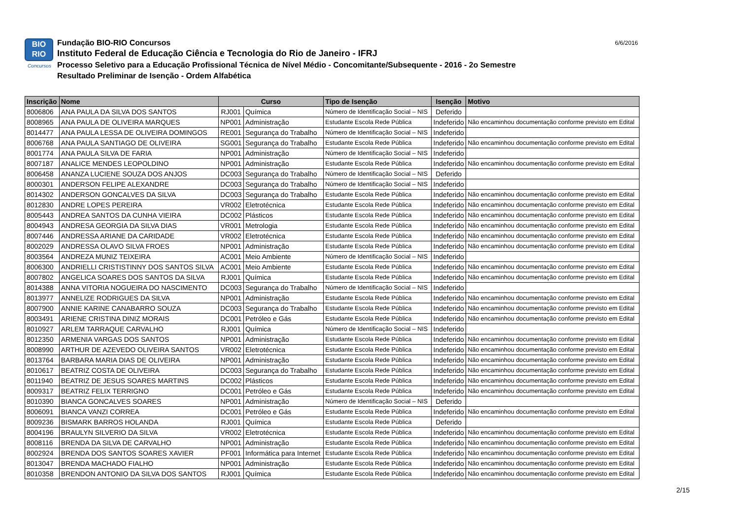BIO
RIO
Concursos
Fundação BIO-RIO Concursos
Instituto Federal de Educação Ciência e Tecnologia do Rio de Janeiro - IFRJ
Processo Seletivo para a Educação Profissional Técnica de Nível Médio - Concomitante/Subsequente - 2016 - 2o Semestre
Resultado Preliminar de Isenção - Ordem Alfabética
6/6/2016
| Inscrição | Nome | Curso | | Tipo de Isenção | Isenção | Motivo |
| --- | --- | --- | --- | --- | --- | --- |
| 8006806 | ANA PAULA DA SILVA DOS SANTOS | RJ001 | Química | Número de Identificação Social – NIS | Deferido | |
| 8008965 | ANA PAULA DE OLIVEIRA MARQUES | NP001 | Administração | Estudante Escola Rede Pública | Indeferido | Não encaminhou documentação conforme previsto em Edital |
| 8014477 | ANA PAULA LESSA DE OLIVEIRA DOMINGOS | RE001 | Segurança do Trabalho | Número de Identificação Social – NIS | Indeferido | |
| 8006768 | ANA PAULA SANTIAGO DE OLIVEIRA | SG001 | Segurança do Trabalho | Estudante Escola Rede Pública | Indeferido | Não encaminhou documentação conforme previsto em Edital |
| 8001774 | ANA PAULA SILVA DE FARIA | NP001 | Administração | Número de Identificação Social – NIS | Indeferido | |
| 8007187 | ANALICE MENDES LEOPOLDINO | NP001 | Administração | Estudante Escola Rede Pública | Indeferido | Não encaminhou documentação conforme previsto em Edital |
| 8006458 | ANANZA LUCIENE SOUZA DOS ANJOS | DC003 | Segurança do Trabalho | Número de Identificação Social – NIS | Deferido | |
| 8000301 | ANDERSON FELIPE ALEXANDRE | DC003 | Segurança do Trabalho | Número de Identificação Social – NIS | Indeferido | |
| 8014302 | ANDERSON GONCALVES DA SILVA | DC003 | Segurança do Trabalho | Estudante Escola Rede Pública | Indeferido | Não encaminhou documentação conforme previsto em Edital |
| 8012830 | ANDRE LOPES PEREIRA | VR002 | Eletrotécnica | Estudante Escola Rede Pública | Indeferido | Não encaminhou documentação conforme previsto em Edital |
| 8005443 | ANDREA SANTOS DA CUNHA VIEIRA | DC002 | Plásticos | Estudante Escola Rede Pública | Indeferido | Não encaminhou documentação conforme previsto em Edital |
| 8004943 | ANDRESA GEORGIA DA SILVA DIAS | VR001 | Metrologia | Estudante Escola Rede Pública | Indeferido | Não encaminhou documentação conforme previsto em Edital |
| 8007446 | ANDRESSA ARIANE DA CARIDADE | VR002 | Eletrotécnica | Estudante Escola Rede Pública | Indeferido | Não encaminhou documentação conforme previsto em Edital |
| 8002029 | ANDRESSA OLAVO SILVA FROES | NP001 | Administração | Estudante Escola Rede Pública | Indeferido | Não encaminhou documentação conforme previsto em Edital |
| 8003564 | ANDREZA MUNIZ TEIXEIRA | AC001 | Meio Ambiente | Número de Identificação Social – NIS | Indeferido | |
| 8006300 | ANDRIELLI CRISTISTINNY DOS SANTOS SILVA | AC001 | Meio Ambiente | Estudante Escola Rede Pública | Indeferido | Não encaminhou documentação conforme previsto em Edital |
| 8007802 | ANGELICA SOARES DOS SANTOS DA SILVA | RJ001 | Química | Estudante Escola Rede Pública | Indeferido | Não encaminhou documentação conforme previsto em Edital |
| 8014388 | ANNA VITORIA NOGUEIRA DO NASCIMENTO | DC003 | Segurança do Trabalho | Número de Identificação Social – NIS | Indeferido | |
| 8013977 | ANNELIZE RODRIGUES DA SILVA | NP001 | Administração | Estudante Escola Rede Pública | Indeferido | Não encaminhou documentação conforme previsto em Edital |
| 8007900 | ANNIE KARINE CANABARRO SOUZA | DC003 | Segurança do Trabalho | Estudante Escola Rede Pública | Indeferido | Não encaminhou documentação conforme previsto em Edital |
| 8003491 | ARIENE CRISTINA DINIZ MORAIS | DC001 | Petróleo e Gás | Estudante Escola Rede Pública | Indeferido | Não encaminhou documentação conforme previsto em Edital |
| 8010927 | ARLEM TARRAQUE CARVALHO | RJ001 | Química | Número de Identificação Social – NIS | Indeferido | |
| 8012350 | ARMENIA VARGAS DOS SANTOS | NP001 | Administração | Estudante Escola Rede Pública | Indeferido | Não encaminhou documentação conforme previsto em Edital |
| 8008990 | ARTHUR DE AZEVEDO OLIVEIRA SANTOS | VR002 | Eletrotécnica | Estudante Escola Rede Pública | Indeferido | Não encaminhou documentação conforme previsto em Edital |
| 8013764 | BARBARA MARIA DIAS DE OLIVEIRA | NP001 | Administração | Estudante Escola Rede Pública | Indeferido | Não encaminhou documentação conforme previsto em Edital |
| 8010617 | BEATRIZ COSTA DE OLIVEIRA | DC003 | Segurança do Trabalho | Estudante Escola Rede Pública | Indeferido | Não encaminhou documentação conforme previsto em Edital |
| 8011940 | BEATRIZ DE JESUS SOARES MARTINS | DC002 | Plásticos | Estudante Escola Rede Pública | Indeferido | Não encaminhou documentação conforme previsto em Edital |
| 8009317 | BEATRIZ FELIX TERRIGNO | DC001 | Petróleo e Gás | Estudante Escola Rede Pública | Indeferido | Não encaminhou documentação conforme previsto em Edital |
| 8010390 | BIANCA GONCALVES SOARES | NP001 | Administração | Número de Identificação Social – NIS | Deferido | |
| 8006091 | BIANCA VANZI CORREA | DC001 | Petróleo e Gás | Estudante Escola Rede Pública | Indeferido | Não encaminhou documentação conforme previsto em Edital |
| 8009236 | BISMARK BARROS HOLANDA | RJ001 | Química | Estudante Escola Rede Pública | Deferido | |
| 8004196 | BRAULYN SILVERIO DA SILVA | VR002 | Eletrotécnica | Estudante Escola Rede Pública | Indeferido | Não encaminhou documentação conforme previsto em Edital |
| 8008116 | BRENDA DA SILVA DE CARVALHO | NP001 | Administração | Estudante Escola Rede Pública | Indeferido | Não encaminhou documentação conforme previsto em Edital |
| 8002924 | BRENDA DOS SANTOS SOARES XAVIER | PF001 | Informática para Internet | Estudante Escola Rede Pública | Indeferido | Não encaminhou documentação conforme previsto em Edital |
| 8013047 | BRENDA MACHADO FIALHO | NP001 | Administração | Estudante Escola Rede Pública | Indeferido | Não encaminhou documentação conforme previsto em Edital |
| 8010358 | BRENDON ANTONIO DA SILVA DOS SANTOS | RJ001 | Química | Estudante Escola Rede Pública | Indeferido | Não encaminhou documentação conforme previsto em Edital |
2/15